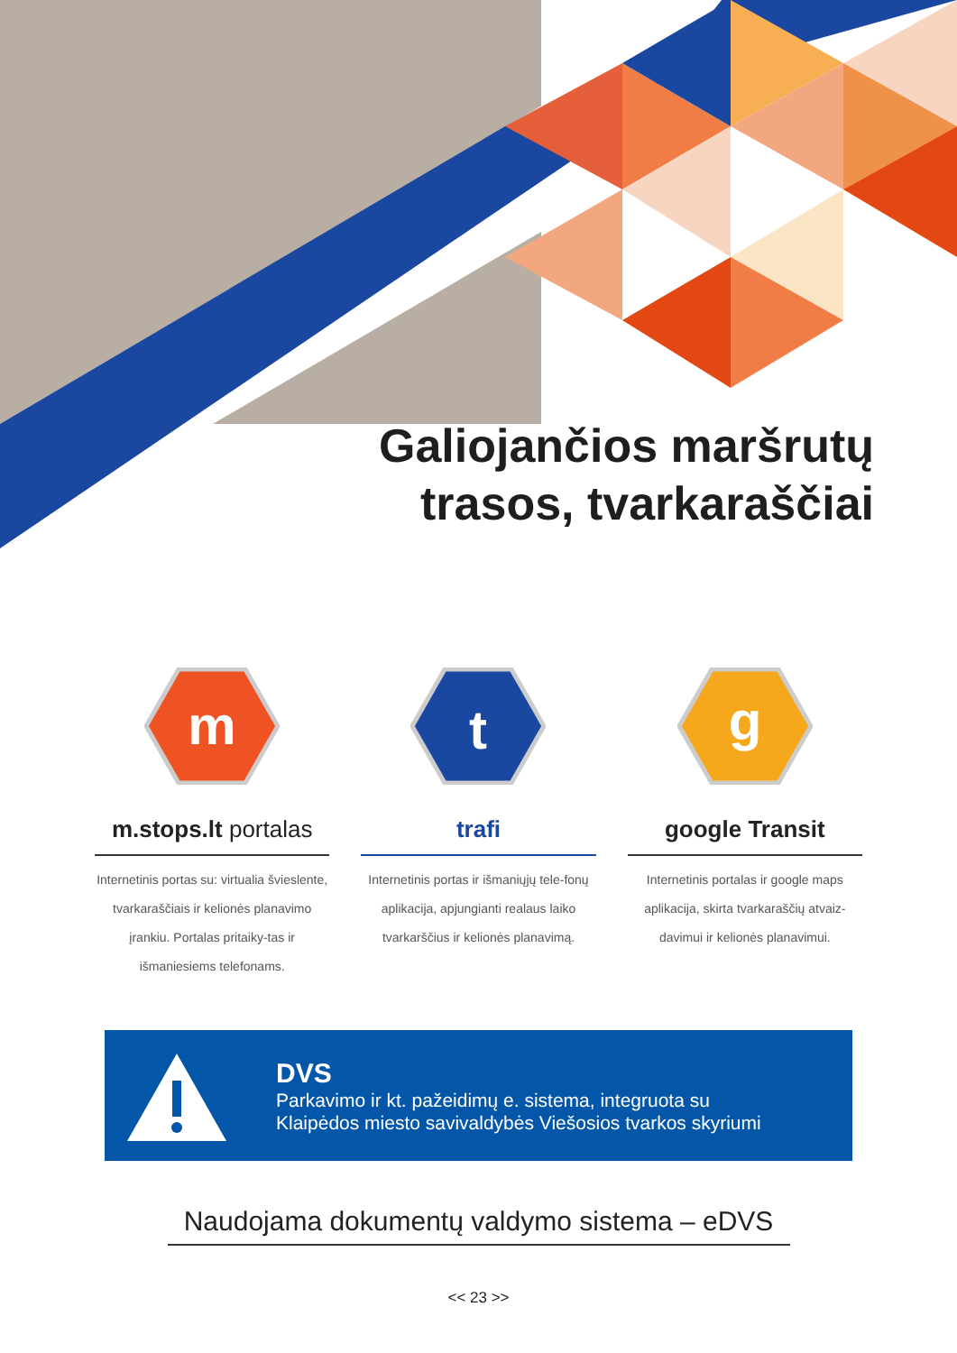Galiojančios maršrutų
trasos, tvarkaraščiai
m
m.stops.lt portalas
Internetinis portas su: virtualia švieslente, tvarkaraščiais ir kelionės planavimo įrankiu. Portalas pritaiky-tas ir išmaniesiems telefonams.
t
trafi
Internetinis portas ir išmaniųjų tele-fonų aplikacija, apjungianti realaus laiko tvarkarščius ir kelionės planavimą.
g
google Transit
Internetinis portalas ir google maps aplikacija, skirta tvarkaraščių atvaiz-davimui ir kelionės planavimui.
DVS
Parkavimo ir kt. pažeidimų e. sistema, integruota su
Klaipėdos miesto savivaldybės Viešosios tvarkos skyriumi
Naudojama dokumentų valdymo sistema – eDVS
<< 23 >>